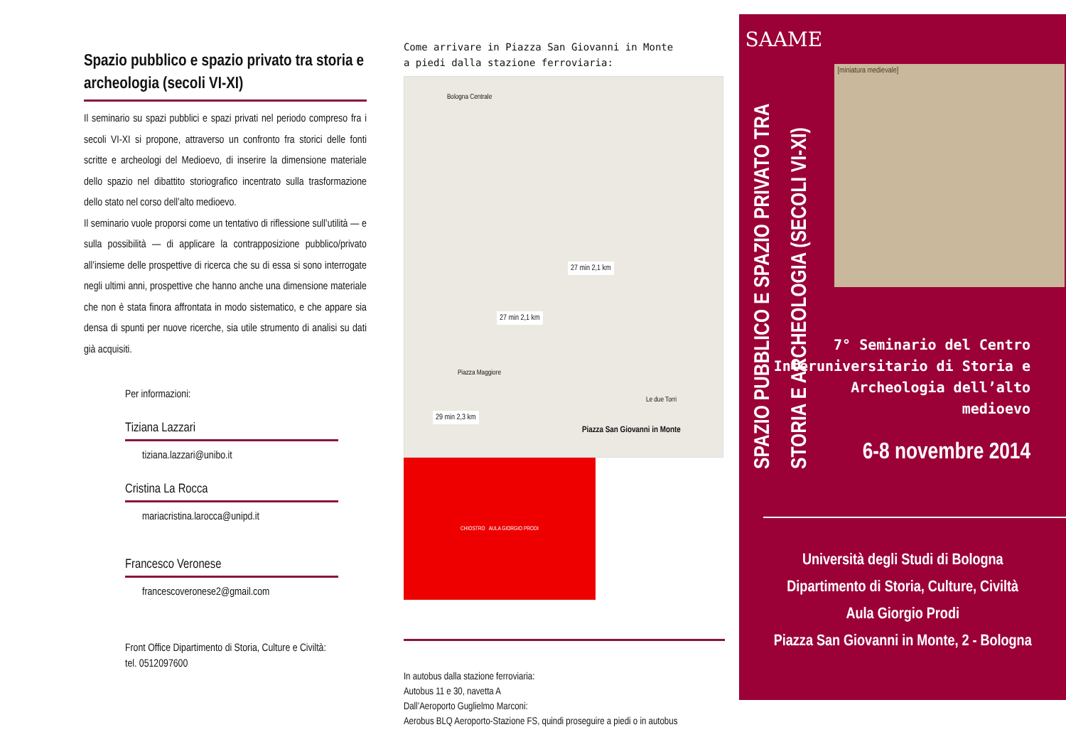Spazio pubblico e spazio privato tra storia e archeologia (secoli VI-XI)
Il seminario su spazi pubblici e spazi privati nel periodo compreso fra i secoli VI-XI si propone, attraverso un confronto fra storici delle fonti scritte e archeologi del Medioevo, di inserire la dimensione materiale dello spazio nel dibattito storiografico incentrato sulla trasformazione dello stato nel corso dell’alto medioevo.
Il seminario vuole proporsi come un tentativo di riflessione sull’utilità — e sulla possibilità — di applicare la contrapposizione pubblico/privato all’insieme delle prospettive di ricerca che su di essa si sono interrogate negli ultimi anni, prospettive che hanno anche una dimensione materiale che non è stata finora affrontata in modo sistematico, e che appare sia densa di spunti per nuove ricerche, sia utile strumento di analisi su dati già acquisiti.
Per informazioni:
Tiziana Lazzari
tiziana.lazzari@unibo.it
Cristina La Rocca
mariacristina.larocca@unipd.it
Francesco Veronese
francescoveronese2@gmail.com
Front Office Dipartimento di Storia, Culture e Civiltà:
tel. 0512097600
Come arrivare in Piazza San Giovanni in Monte
a piedi dalla stazione ferroviaria:
Bologna Centrale
27 min 2,1 km
27 min 2,1 km
29 min 2,3 km
Piazza Maggiore
Le due Torri
Piazza San Giovanni in Monte
CHIOSTRO AULA GIORGIO PRODI
In autobus dalla stazione ferroviaria:
Autobus 11 e 30, navetta A
Dall’Aeroporto Guglielmo Marconi:
Aerobus BLQ Aeroporto-Stazione FS, quindi proseguire a piedi o in autobus
SAAME
SPAZIO PUBBLICO E SPAZIO PRIVATO TRA STORIA E ARCHEOLOGIA (SECOLI VI-XI)
[miniatura medievale]
7° Seminario del Centro
Interuniversitario di Storia e
Archeologia dell’alto
medioevo
6-8 novembre 2014
Università degli Studi di Bologna
Dipartimento di Storia, Culture, Civiltà
Aula Giorgio Prodi
Piazza San Giovanni in Monte, 2 - Bologna